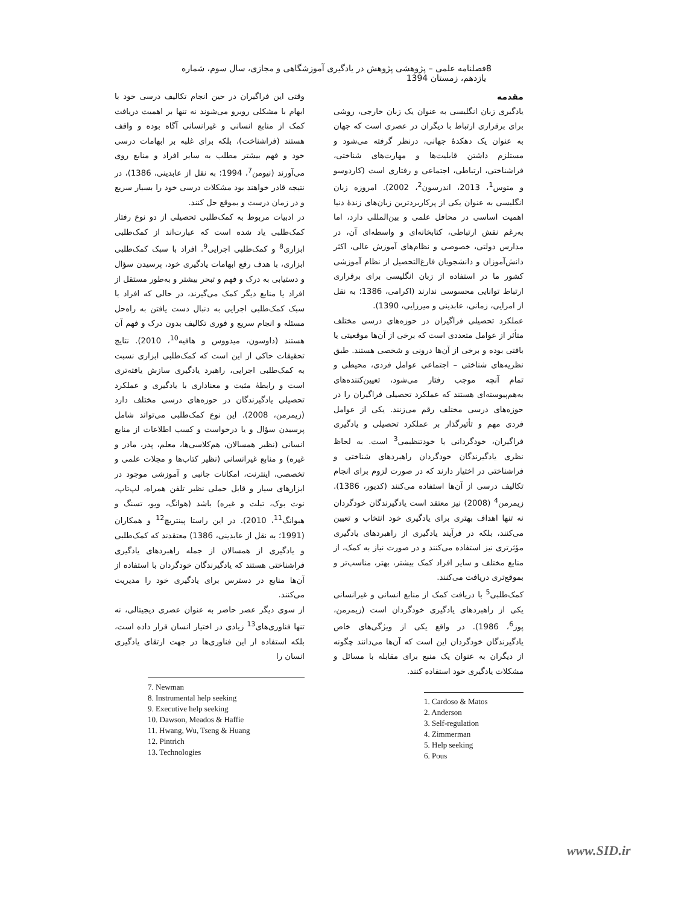8 فصلنامه علمی – پژوهشی پژوهش در یادگیری آموزشگاهی و مجازی، سال سوم، شماره یازدهم، زمستان 1394
مقدمه
یادگیری زبان انگلیسی به عنوان یک زبان خارجی، روشی برای برقراری ارتباط با دیگران در عصری است که جهان به عنوان یک دهکدۀ جهانی، درنظر گرفته می‌شود و مستلزم داشتن قابلیت‌ها و مهارت‌های شناختی، فراشناختی، ارتباطی، اجتماعی و رفتاری است (کاردوسو و متوس<sup>1</sup>، 2013، اندرسون<sup>2</sup>، 2002). امروزه زبان انگلیسی به عنوان یکی از پرکاربردترین زبان‌های زندۀ دنیا اهمیت اساسی در محافل علمی و بین‌المللی دارد، اما به‌رغم نقش ارتباطی، کتابخانه‌ای و واسطه‌ای آن، در مدارس دولتی، خصوصی و نظام‌های آموزش عالی، اکثر دانش‌آموزان و دانشجویان فارغ‌التحصیل از نظام آموزشی کشور ما در استفاده از زبان انگلیسی برای برقراری ارتباط توانایی محسوسی ندارند (اکرامی، 1386؛ به نقل از امرایی، زمانی، عابدینی و میرزایی، 1390).
عملکرد تحصیلی فراگیران در حوزه‌های درسی مختلف متأثر از عوامل متعددی است که برخی از آن‌ها موقعیتی یا بافتی بوده و برخی از آن‌ها درونی و شخصی هستند. طبق نظریه‌های شناختی – اجتماعی عوامل فردی، محیطی و تمام آنچه موجب رفتار می‌شود، تعیین‌کننده‌های به‌هم‌پیوسته‌ای هستند که عملکرد تحصیلی فراگیران را در حوزه‌های درسی مختلف رقم می‌زنند. یکی از عوامل فردی مهم و تأثیرگذار بر عملکرد تحصیلی و یادگیری فراگیران، خودگردانی یا خودتنظیمی<sup>3</sup> است. به لحاظ نظری یادگیرندگان خودگردان راهبردهای شناختی و فراشناختی در اختیار دارند که در صورت لزوم برای انجام تکالیف درسی از آن‌ها استفاده می‌کنند (کدیور، 1386). زیمرمن<sup>4</sup> (2008) نیز معتقد است یادگیرندگان خودگردان نه تنها اهداف بهتری برای یادگیری خود انتخاب و تعیین می‌کنند، بلکه در فرآیند یادگیری از راهبردهای یادگیری مؤثرتری نیز استفاده می‌کنند و در صورت نیاز به کمک، از منابع مختلف و سایر افراد کمک بیشتر، بهتر، مناسب‌تر و بموقع‌تری دریافت می‌کنند.
کمک‌طلبی<sup>5</sup> با دریافت کمک از منابع انسانی و غیرانسانی یکی از راهبردهای یادگیری خودگردان است (زیمرمن، پوز<sup>6</sup>، 1986). در واقع یکی از ویژگی‌های خاص یادگیرندگان خودگردان این است که آن‌ها می‌دانند چگونه از دیگران به عنوان یک منبع برای مقابله با مسائل و مشکلات یادگیری خود استفاده کنند.
1. Cardoso & Matos
2. Anderson
3. Self-regulation
4. Zimmerman
5. Help seeking
6. Pous
وقتی این فراگیران در حین انجام تکالیف درسی خود با ابهام با مشکلی روبرو می‌شوند نه تنها بر اهمیت دریافت کمک از منابع انسانی و غیرانسانی آگاه بوده و واقف هستند (فراشناخت)، بلکه برای غلبه بر ابهامات درسی خود و فهم بیشتر مطلب به سایر افراد و منابع روی می‌آورند (نیومن<sup>7</sup>، 1994؛ به نقل از عابدینی، 1386)، در نتیجه قادر خواهند بود مشکلات درسی خود را بسیار سریع و در زمان درست و بموقع حل کنند.
در ادبیات مربوط به کمک‌طلبی تحصیلی از دو نوع رفتار کمک‌طلبی یاد شده است که عبارت‌اند از کمک‌طلبی ابزاری<sup>8</sup> و کمک‌طلبی اجرایی<sup>9</sup>. افراد با سبک کمک‌طلبی ابزاری، با هدف رفع ابهامات یادگیری خود، پرسیدن سؤال و دستیابی به درک و فهم و تبحر بیشتر و به‌طور مستقل از افراد یا منابع دیگر کمک می‌گیرند، در حالی که افراد با سبک کمک‌طلبی اجرایی به دنبال دست یافتن به راه‌حل مسئله و انجام سریع و فوری تکالیف بدون درک و فهم آن هستند (داوسون، میدووس و هافیه<sup>10</sup>، 2010). نتایج تحقیقات حاکی از این است که کمک‌طلبی ابزاری نسبت به کمک‌طلبی اجرایی، راهبرد یادگیری سازش یافته‌تری است و رابطۀ مثبت و معناداری با یادگیری و عملکرد تحصیلی یادگیرندگان در حوزه‌های درسی مختلف دارد (زیمرمن، 2008). این نوع کمک‌طلبی می‌تواند شامل پرسیدن سؤال و یا درخواست و کسب اطلاعات از منابع انسانی (نظیر همسالان، هم‌کلاسی‌ها، معلم، پدر، مادر و غیره) و منابع غیرانسانی (نظیر کتاب‌ها و مجلات علمی و تخصصی، اینترنت، امکانات جانبی و آموزشی موجود در ابزارهای سیار و قابل حملی نظیر تلفن همراه، لپ‌تاپ، نوت بوک، تبلت و غیره) باشد (هوانگ، ویو، تسنگ و هیوانگ<sup>11</sup>، 2010). در این راستا پینتریچ<sup>12</sup> و همکاران (1991؛ به نقل از عابدینی، 1386) معتقدند که کمک‌طلبی و یادگیری از همسالان از جمله راهبردهای یادگیری فراشناختی هستند که یادگیرندگان خودگردان با استفاده از آن‌ها منابع در دسترس برای یادگیری خود را مدیریت می‌کنند.
از سوی دیگر عصر حاضر به عنوان عصری دیجیتالی، نه تنها فناوری‌های<sup>13</sup> زیادی در اختیار انسان قرار داده است، بلکه استفاده از این فناوری‌ها در جهت ارتقای یادگیری انسان را
7. Newman
8. Instrumental help seeking
9. Executive help seeking
10. Dawson, Meados & Haffie
11. Hwang, Wu, Tseng & Huang
12. Pintrich
13. Technologies
www.SID.ir